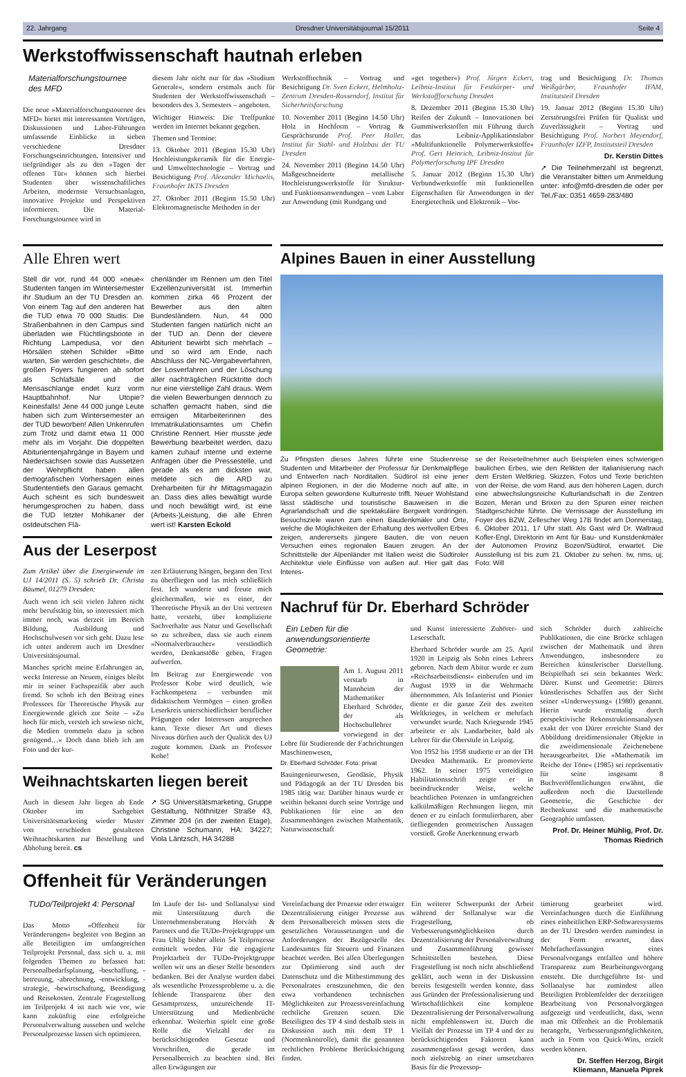22. Jahrgang Dresdner Universitätsjournal 15/2011 Seite 4
Werkstoffwissenschaft hautnah erleben
Materialforschungstournee des MFD
Die neue »Materialforschungstournee des MFD« bietet mit interessanten Vorträgen, Diskussionen und Labor-Führungen umfassende Einblicke in sieben verschiedene Dresdner Forschungseinrichtungen. Intensiver und tiefgründiger als zu den »Tagen der offenen Tür« können sich hierbei Studenten über wissenschaftliches Arbeiten, modernste Versuchsanlagen, innovative Projekte und Perspektiven informieren. Die Material-Forschungstournee wird in
diesem Jahr nicht nur für das »Studium Generale«, sondern erstmals auch für Studenten der Werkstoffwissenschaft – besonders des 3. Semesters – angeboten.
Wichtiger Hinweis: Die Treffpunkte werden im Internet bekannt gegeben.
Themen und Termine:
13. Oktober 2011 (Beginn 15.30 Uhr) Hochleistungskeramik für die Energie- und Umwelttechnologie – Vortrag und Besichtigung Prof. Alexander Michaelis, Fraunhofer IKTS Dresden
27. Oktober 2011 (Beginn 15.50 Uhr) Elektromagnetische Methoden in der
Werkstofftechnik – Vortrag und Besichtigung Dr. Sven Eckert, Helmholtz-Zentrum Dresden-Rossendorf, Institut für Sicherheitsforschung
10. November 2011 (Beginn 14.50 Uhr) Holz in Hochform – Vortrag & Gesprächsrunde Prof. Peer Haller, Institut für Stahl- und Holzbau der TU Dresden
24. November 2011 (Beginn 14.50 Uhr) Maßgeschneiderte metallische Hochleistungswerkstoffe für Struktur- und Funktionsanwendungen – vom Labor zur Anwendung (mit Rundgang und
»get together«) Prof. Jürgen Eckert, Leibniz-Institut für Festkörper- und Werkstoffforschung Dresden
8. Dezember 2011 (Beginn 15.30 Uhr) Reifen der Zukunft – Innovationen bei Gummiwerkstoffen mit Führung durch das Leibniz-Applikationslabor »Multifunktionelle Polymerwerkstoffe« Prof. Gert Heinrich, Leibniz-Institut für Polymerforschung IPF Dresden
5. Januar 2012 (Beginn 15.30 Uhr) Verbundwerkstoffe mit funktionellen Eigenschaften für Anwendungen in der Energietechnik und Elektronik – Vor-
trag und Besichtigung Dr. Thomas Weißgärber, Fraunhofer IFAM, Institutsteil Dresden
19. Januar 2012 (Beginn 15.30 Uhr) Zerstörungsfrei Prüfen für Qualität und Zuverlässigkeit – Vortrag und Besichtigung Prof. Norbert Meyendorf, Fraunhofer IZFP, Institutsteil Dresden
Dr. Kerstin Dittes
➚ Die Teilnehmerzahl ist begrenzt, die Veranstalter bitten um Anmeldung unter: info@mfd-dresden.de oder per Tel./Fax: 0351 4659-283/480
Alle Ehren wert
Stell dir vor, rund 44 000 »neue« Studenten fangen im Wintersemester ihr Studium an der TU Dresden an. Von einem Tag auf den anderen hat die TUD etwa 70 000 Studis: Die Straßenbahnen in den Campus sind überladen wie Flüchtlingsboote in Richtung Lampedusa, vor den Hörsälen stehen Schilder »Bitte warten, Sie werden geschichtet«, die großen Foyers fungieren ab sofort als Schlafsäle und die Mensaschlange endet kurz vorm Hauptbahnhof. Nur Utopie? Keinesfalls! Jene 44 000 junge Leute haben sich zum Wintersemester an der TUD beworben! Allen Unkenrufen zum Trotz und damit etwa 11 000 mehr als im Vorjahr. Die doppelten Abiturientenjahrgänge in Bayern und Niedersachsen sowie das Aussetzen der Wehrpflicht haben allen demografischen Vorhersagen eines Studententiefs den Garaus gemacht. Auch scheint es sich bundesweit herumgesprochen zu haben, dass die TUD letzter Mohikaner der ostdeutschen Flä-
chenländer im Rennen um den Titel Exzellenzuniversität ist. Immerhin kommen zirka 46 Prozent der Bewerber aus den alten Bundesländern. Nun, 44 000 Studenten fangen natürlich nicht an der TUD an. Denn der clevere Abiturient bewirbt sich mehrfach – und so wird am Ende, nach Abschluss der NC-Vergabeverfahren, der Losverfahren und der Löschung aller nachträglichen Rücktritte doch nur eine vierstellige Zahl draus. Wem die vielen Bewerbungen dennoch zu schaffen gemacht haben, sind die emsigen Mitarbeiterinnen des Immatrikulationsamtes um Chefin Christine Rennert. Hier musste jede Bewerbung bearbeitet werden, dazu kamen zuhauf interne und externe Anfragen über die Pressestelle, und gerade als es am dicksten war, meldete sich die ARD zu Dreharbeiten für ihr Mittagsmagazin an. Dass dies alles bewältigt wurde und noch bewältigt wird, ist eine (Arbeits-)Leistung, die alle Ehren wert ist! Karsten Eckold
Aus der Leserpost
Zum Artikel über die Energiewende im UJ 14/2011 (S. 5) schrieb Dr. Christa Bäumel, 01279 Dresden:
Auch wenn ich seit vielen Jahren nicht mehr berufstätig bin, so interessiert mich immer noch, was derzeit im Bereich Bildung, Ausbildung und Hochschulwesen vor sich geht. Dazu lese ich unter anderem auch im Dresdner Universitätsjournal.
Manches spricht meine Erfahrungen an, weckt Interesse an Neuem, einiges bleibt mir in seiner Fachspezifik aber auch fremd. So schob ich den Beitrag eines Professors für Theoretische Physik zur Energiewende gleich zur Seite – »Zu hoch für mich, versteh ich sowieso nicht, die Medien trommeln dazu ja schon genügend…« Doch dann blieb ich am Foto und der kur-
zen Erläuterung hängen, begann den Text zu überfliegen und las mich schließlich fest. Ich wunderte und freute mich gleichermaßen, wie es einer, der Theoretische Physik an der Uni vertreten hatte, versteht, über komplizierte Sachverhalte aus Natur und Gesellschaft so zu schreiben, dass sie auch einem »Normalverbraucher« verständlich werden, Denkanstöße geben, Fragen aufwerfen.
Im Beitrag zur Energiewende von Professor Kobe wird deutlich, wie Fachkompetenz – verbunden mit didaktischem Vermögen – einen großen Leserkreis unterschiedlichster beruflicher Prägungen oder Interessen ansprechen kann. Texte dieser Art und dieses Niveaus dürften auch der Qualität des UJ zugute kommen. Dank an Professor Kobe!
Weihnachtskarten liegen bereit
Auch in diesem Jahr liegen ab Ende Oktober im Sachgebiet Universitätsmarketing wieder Muster von verschieden gestalteten Weihnachtskarten zur Bestellung und Abholung bereit. cs
➚ SG Universitätsmarketing, Gruppe Gestaltung, Nöthnitzer Straße 43, Zimmer 204 (in der zweiten Etage), Christine Schumann, HA: 34227; Viola Läntzsch, HA 34288
Alpines Bauen in einer Ausstellung
Zu Pfingsten dieses Jahres führte eine Studienreise Studenten und Mitarbeiter der Professur für Denkmalpflege und Entwerfen nach Norditalien. Südtirol ist eine jener alpinen Regionen, in der die Moderne noch auf alte, in Europa selten gewordene Kulturreste trifft. Neuer Wohlstand lässt städtische und touristische Bauweisen in die Agrarlandschaft und die spektakuläre Bergwelt vordringen. Besuchsziele waren zum einen Baudenkmäler und Orte, welche die Möglichkeiten der Erhaltung des wertvollen Erbes zeigen, andererseits jüngere Bauten, die von neuen Versuchen eines regionalen Bauen zeugen. An der Schnittstelle der Alpenländer mit Italien weist die Südtiroler Architektur viele Einflüsse von außen auf. Hier galt das Interes-
se der Reiseteilnehmer auch Beispielen eines schwierigen baulichen Erbes, wie den Relikten der Italianisierung nach dem Ersten Weltkrieg. Skizzen, Fotos und Texte berichten von der Reise, die vom Rand, aus den höheren Lagen, durch eine abwechslungsreiche Kulturlandschaft in die Zentren Bozen, Meran und Brixen zu den Spuren einer reichen Stadtgeschichte führte. Die Vernissage der Ausstellung im Foyer des BZW, Zellescher Weg 17B findet am Donnerstag, 6. Oktober 2011, 17 Uhr statt. Als Gast wird Dr. Waltraud Kofler-Engl, Direktorin im Amt für Bau- und Kunstdenkmäler der Autonomen Provinz Bozen/Südtirol, erwartet. Die Ausstellung ist bis zum 21. Oktober zu sehen. tw, nms, uj; Foto: Will
Nachruf für Dr. Eberhard Schröder
Ein Leben für die anwendungsorientierte Geometrie:
Am 1. August 2011 verstarb in Mannheim der Mathematiker Eberhard Schröder, der als Hochschullehrer vorwiegend in der Lehre für Studierende der Fachrichtungen Maschinenwesen,
Dr. Eberhard Schröder. Foto: privat
Bauingenieurwesen, Geodäsie, Physik und Pädagogik an der TU Dresden bis 1985 tätig war. Darüber hinaus wurde er weithin bekannt durch seine Vorträge und Publikationen für eine an den Zusammenhängen zwischen Mathematik, Naturwissenschaft
und Kunst interessierte Zuhörer- und Leserschaft.
Eberhard Schröder wurde am 25. April 1920 in Leipzig als Sohn eines Lehrers geboren. Nach dem Abitur wurde er zum »Reichsarbeitsdienst« einberufen und im August 1939 in die Wehrmacht übernommen. Als Infanterist und Pionier diente er die ganze Zeit des zweiten Weltkrieges, in welchem er mehrfach verwundet wurde. Nach Kriegsende 1945 arbeitete er als Landarbeiter, bald als Lehrer für die Oberstufe in Leipzig.
Von 1952 bis 1958 studierte er an der TH Dresden Mathematik. Er promovierte 1962. In seiner 1975 verteidigten Habilitationsschrift zeigte er in beeindruckender Weise, welche beachtlichen Potenzen in umfangreichen kalkülmäßigen Rechnungen liegen, mit denen er zu einfach formulierbaren, aber tiefliegenden geometrischen Aussagen vorstieß. Große Anerkennung erwarb
sich Schröder durch zahlreiche Publikationen, die eine Brücke schlagen zwischen der Mathematik und ihren Anwendungen, insbesondere zu Bereichen künstlerischer Darstellung. Beispielhaft sei sein bekanntes Werk: Dürer. Kunst und Geometrie: Dürers künstlerisches Schaffen aus der Sicht seiner »Underweysung« (1980) genannt. Hierin wurde erstmalig durch perspektivische Rekonstruktionsanalysen exakt der von Dürer erreichte Stand der Abbildung dreidimensionaler Objekte in die zweidimensionale Zeichenebene herausgearbeitet. Die »Mathematik im Reiche der Töne« (1985) sei repräsentativ für seine insgesamt 8 Buchveröffentlichungen erwähnt, die außerdem noch die Darstellende Geometrie, die Geschichte der Rechenkunst und die mathematische Geographie umfassen.
Prof. Dr. Heiner Mühlig, Prof. Dr. Thomas Riedrich
Offenheit für Veränderungen
TUDo/Teilprojekt 4: Personal
Das Motto »Offenheit für Veränderungen« begleitet von Beginn an alle Beteiligten im umfangreichen Teilprojekt Personal, dass sich u. a. mit folgenden Themen zu befassen hat: Personalbedarfsplanung, -beschaffung, -betreuung, -abrechnung, -entwicklung, -strategie, -bewirtschaftung, Beendigung und Reisekosten. Zentrale Fragestellung im Teilprojekt 4 ist nach wie vor, wie kann zukünftig eine erfolgreiche Personalverwaltung aussehen und welche Personalprozesse lassen sich optimieren.
Im Laufe der Ist- und Sollanalyse sind mit Unterstützung durch die Unternehmensberatung Horváth & Partners und die TUDo-Projektgruppe um Frau Uhlig bisher allein 54 Teilprozesse ermittelt worden. Für die engagierte Projektarbeit der TUDo-Projektgruppe wollen wir uns an dieser Stelle besonders bedanken. Bei der Analyse wurden dabei als wesentliche Prozessprobleme u. a. die fehlende Transparenz über den Gesamtprozess, unzureichende IT-Unterstützung und Medienbrüche erkennbar. Weiterhin spielt eine große Rolle die Vielzahl der zu berücksichtigenden Gesetze und Vorschriften, die gerade im Personalbereich zu beachten sind. Bei allen Erwägungen zur
Vereinfachung der Prozesse oder etwaiger Dezentralisierung einiger Prozesse aus dem Personalbereich müssen stets die gesetzlichen Voraussetzungen und die Anforderungen der Bezügestelle des Landesamtes für Steuern und Finanzen beachtet werden. Bei allen Überlegungen zur Optimierung sind auch der Datenschutz und die Mitbestimmung des Personalrates ernstzunehmen, die den etwa vorhandenen technischen Möglichkeiten zur Prozessvereinfachung rechtliche Grenzen setzen. Die Beteiligten des TP 4 sind deshalb stets in Diskussion auch mit dem TP 1 (Normenkontrolle), damit die genannten rechtlichen Probleme Berücksichtigung finden.
Ein weiterer Schwerpunkt der Arbeit während der Sollanalyse war die Fragestellung, ob Verbesserungsmöglichkeiten durch Dezentralisierung der Personalverwaltung und Zusammenführung gewisser Schnittstellen bestehen. Diese Fragestellung ist noch nicht abschließend geklärt, auch wenn in der Diskussion bereits festgestellt werden konnte, dass aus Gründen der Professionalisierung und Wirtschaftlichkeit eine komplette Dezentralisierung der Personalverwaltung nicht empfehlenswert ist. Durch die Vielfalt der Prozesse im TP 4 und der zu berücksichtigenden Faktoren kann zusammengefasst gesagt werden, dass noch zielstrebig an einer umsetzbaren Basis für die Prozessop-
timierung gearbeitet wird. Vereinfachungen durch die Einführung eines einheitlichen ERP-Softwaresystems an der TU Dresden werden zumindest in der Form erwartet, dass Mehrfacherfassungen eines Personalvorgangs entfallen und höhere Transparenz zum Bearbeitungsvorgang entsteht. Die durchgeführte Ist- und Sollanalyse hat zumindest allen Beteiligten Problemfelder der derzeitigen Bearbeitung von Personalvorgängen aufgezeigt und verdeutlicht, dass, wenn man mit Offenheit an die Problematik herangeht, Verbesserungsmöglichkeiten, auch in Form von Quick-Wins, erzielt werden können.
Dr. Steffen Herzog, Birgit Kliemann, Manuela Piprek